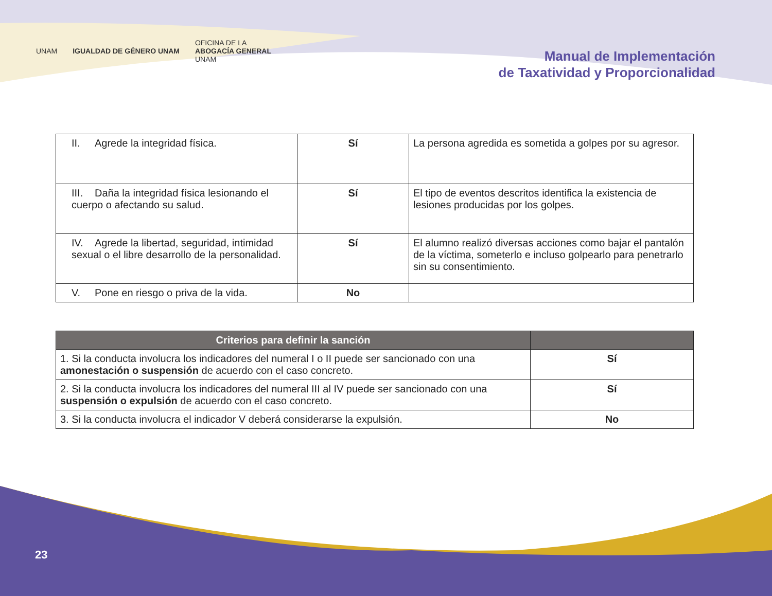UNAM IGUALDAD DE GÉNERO UNAM OFICINA DE LA
ABOGACÍA GENERAL
UNAM
Manual de Implementación
de Taxatividad y Proporcionalidad
| II. Agrede la integridad física. | Sí | La persona agredida es sometida a golpes por su agresor. |
| III. Daña la integridad física lesionando el cuerpo o afectando su salud. | Sí | El tipo de eventos descritos identifica la existencia de lesiones producidas por los golpes. |
| IV. Agrede la libertad, seguridad, intimidad sexual o el libre desarrollo de la personalidad. | Sí | El alumno realizó diversas acciones como bajar el pantalón de la víctima, someterlo e incluso golpearlo para penetrarlo sin su consentimiento. |
| V. Pone en riesgo o priva de la vida. | No | |
| Criterios para definir la sanción | |
| --- | --- |
| 1. Si la conducta involucra los indicadores del numeral I o II puede ser sancionado con una amonestación o suspensión de acuerdo con el caso concreto. | Sí |
| 2. Si la conducta involucra los indicadores del numeral III al IV puede ser sancionado con una suspensión o expulsión de acuerdo con el caso concreto. | Sí |
| 3. Si la conducta involucra el indicador V deberá considerarse la expulsión. | No |
23